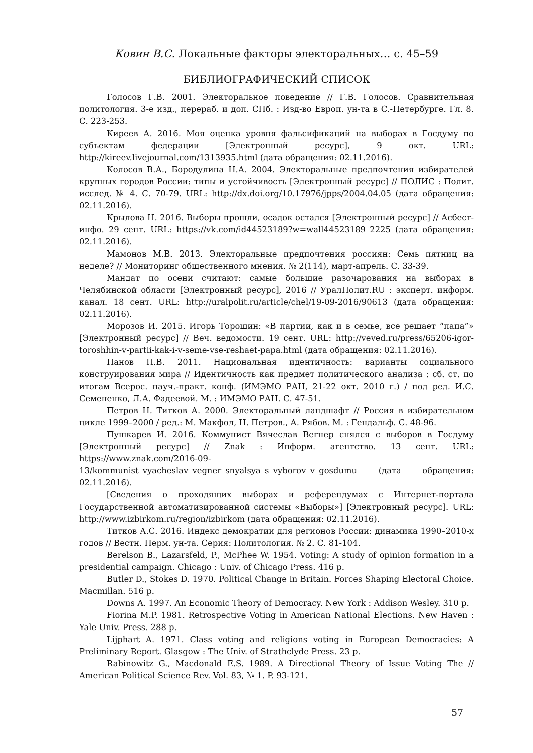Ковин В.С. Локальные факторы электоральных… с. 45–59
БИБЛИОГРАФИЧЕСКИЙ СПИСОК
Голосов Г.В. 2001. Электоральное поведение // Г.В. Голосов. Сравнительная политология. 3-е изд., перераб. и доп. СПб. : Изд-во Европ. ун-та в С.-Петербурге. Гл. 8. С. 223-253.
Киреев А. 2016. Моя оценка уровня фальсификаций на выборах в Госдуму по субъектам федерации [Электронный ресурс], 9 окт. URL: http://kireev.livejournal.com/1313935.html (дата обращения: 02.11.2016).
Колосов В.А., Бородулина Н.А. 2004. Электоральные предпочтения избирателей крупных городов России: типы и устойчивость [Электронный ресурс] // ПОЛИС : Полит. исслед. № 4. С. 70-79. URL: http://dx.doi.org/10.17976/jpps/2004.04.05 (дата обращения: 02.11.2016).
Крылова Н. 2016. Выборы прошли, осадок остался [Электронный ресурс] // Асбест-инфо. 29 сент. URL: https://vk.com/id44523189?w=wall44523189_2225 (дата обращения: 02.11.2016).
Мамонов М.В. 2013. Электоральные предпочтения россиян: Семь пятниц на неделе? // Мониторинг общественного мнения. № 2(114), март-апрель. С. 33-39.
Мандат по осени считают: самые большие разочарования на выборах в Челябинской области [Электронный ресурс], 2016 // УралПолит.RU : эксперт. информ. канал. 18 сент. URL: http://uralpolit.ru/article/chel/19-09-2016/90613 (дата обращения: 02.11.2016).
Морозов И. 2015. Игорь Торощин: «В партии, как и в семье, все решает “папа”» [Электронный ресурс] // Веч. ведомости. 19 сент. URL: http://veved.ru/press/65206-igor-toroshhin-v-partii-kak-i-v-seme-vse-reshaet-papa.html (дата обращения: 02.11.2016).
Панов П.В. 2011. Национальная идентичность: варианты социального конструирования мира // Идентичность как предмет политического анализа : сб. ст. по итогам Всерос. науч.-практ. конф. (ИМЭМО РАН, 21-22 окт. 2010 г.) / под ред. И.С. Семененко, Л.А. Фадеевой. М. : ИМЭМО РАН. С. 47-51.
Петров Н. Титков А. 2000. Электоральный ландшафт // Россия в избирательном цикле 1999–2000 / ред.: М. Макфол, Н. Петров., А. Рябов. М. : Гендальф. С. 48-96.
Пушкарев И. 2016. Коммунист Вячеслав Вегнер снялся с выборов в Госдуму [Электронный ресурс] // Znak : Информ. агентство. 13 сент. URL: https://www.znak.com/2016-09-13/kommunist_vyacheslav_vegner_snyalsya_s_vyborov_v_gosdumu (дата обращения: 02.11.2016).
[Сведения о проходящих выборах и референдумах с Интернет-портала Государственной автоматизированной системы «Выборы»] [Электронный ресурс]. URL: http://www.izbirkom.ru/region/izbirkom (дата обращения: 02.11.2016).
Титков А.С. 2016. Индекс демократии для регионов России: динамика 1990–2010-х годов // Вестн. Перм. ун-та. Серия: Политология. № 2. С. 81-104.
Berelson B., Lazarsfeld, P., McPhee W. 1954. Voting: A study of opinion formation in a presidential campaign. Chicago : Univ. of Chicago Press. 416 p.
Butler D., Stokes D. 1970. Political Change in Britain. Forces Shaping Electoral Choice. Macmillan. 516 p.
Downs A. 1997. An Economic Theory of Democracy. New York : Addison Wesley. 310 p.
Fiorina M.P. 1981. Retrospective Voting in American National Elections. New Haven : Yale Univ. Press. 288 p.
Lijphart A. 1971. Class voting and religions voting in European Democracies: A Preliminary Report. Glasgow : The Univ. of Strathclyde Press. 23 p.
Rabinowitz G., Macdonald E.S. 1989. A Directional Theory of Issue Voting The // American Political Science Rev. Vol. 83, № 1. P. 93-121.
57